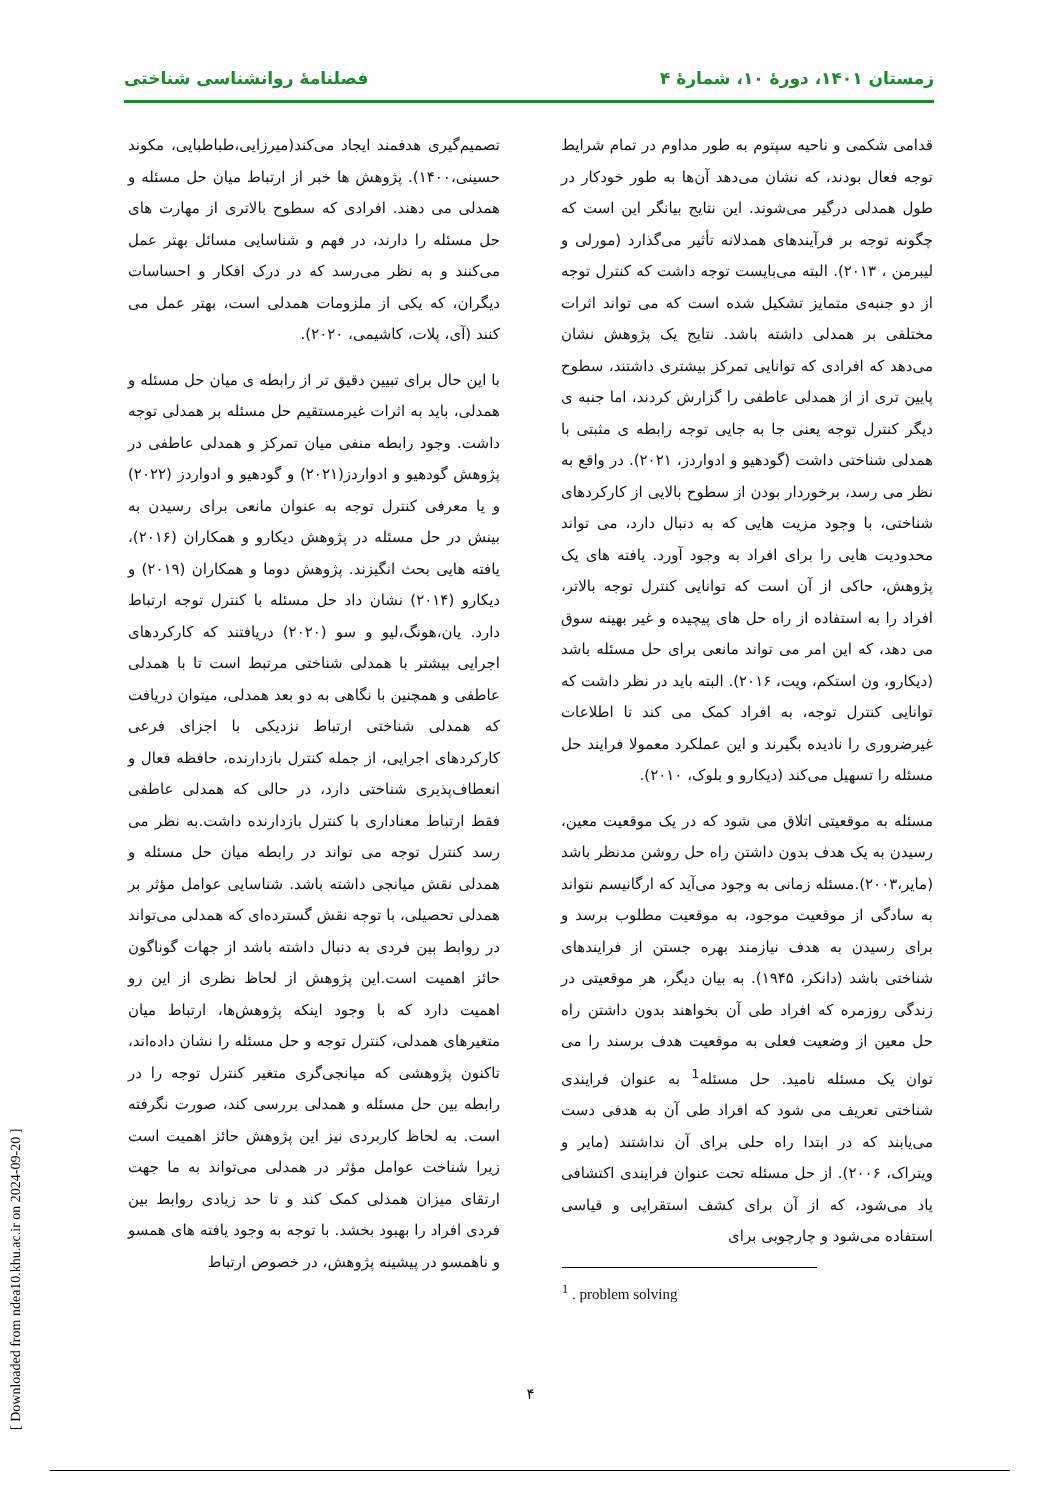زمستان ۱۴۰۱، دورۀ ۱۰، شمارۀ ۴ فصلنامۀ روانشناسی شناختی
قدامی شکمی و ناحیه سپتوم به طور مداوم در تمام شرایط توجه فعال بودند، که نشان می‌دهد آن‌ها به طور خودکار در طول همدلی درگیر می‌شوند. این نتایج بیانگر این است که چگونه توجه بر فرآیندهای همدلانه تأثیر می‌گذارد (مورلی و لیبرمن ، ۲۰۱۳). البته می‌بایست توجه داشت که کنترل توجه از دو جنبه‌ی متمایز تشکیل شده است که می تواند اثرات مختلفی بر همدلی داشته باشد. نتایج یک پژوهش نشان می‌دهد که افرادی که توانایی تمرکز بیشتری داشتند، سطوح پایین تری از از همدلی عاطفی را گزارش کردند، اما جنبه ی دیگر کنترل توجه یعنی جا به جایی توجه رابطه ی مثبتی با همدلی شناختی داشت (گودهیو و ادواردز، ۲۰۲۱). در واقع به نظر می رسد، برخوردار بودن از سطوح بالایی از کارکردهای شناختی، با وجود مزیت هایی که به دنبال دارد، می تواند محدودیت هایی را برای افراد به وجود آورد. یافته های یک پژوهش، حاکی از آن است که توانایی کنترل توجه بالاتر، افراد را به استفاده از راه حل های پیچیده و غیر بهینه سوق می دهد، که این امر می تواند مانعی برای حل مسئله باشد (دیکارو، ون استکم، ویت، ۲۰۱۶). البته باید در نظر داشت که توانایی کنترل توجه، به افراد کمک می کند تا اطلاعات غیرضروری را نادیده بگیرند و این عملکرد معمولا فرایند حل مسئله را تسهیل می‌کند (دیکارو و بلوک، ۲۰۱۰).
مسئله به موقعیتی اتلاق می شود که در یک موقعیت معین، رسیدن به یک هدف بدون داشتن راه حل روشن مدنظر باشد (مایر،۲۰۰۳).مسئله زمانی به وجود می‌آید که ارگانیسم نتواند به سادگی از موقعیت موجود، به موقعیت مطلوب برسد و برای رسیدن به هدف نیازمند بهره جستن از فرایندهای شناختی باشد (دانکر، ۱۹۴۵). به بیان دیگر، هر موقعیتی در زندگی روزمره که افراد طی آن بخواهند بدون داشتن راه حل معین از وضعیت فعلی به موقعیت هدف برسند را می توان یک مسئله نامید. حل مسئله<sup>1</sup> به عنوان فرایندی شناختی تعریف می شود که افراد طی آن به هدفی دست می‌یابند که در ابتدا راه حلی برای آن نداشتند (مایر و ویتراک، ۲۰۰۶). از حل مسئله تحت عنوان فرایندی اکتشافی یاد می‌شود، که از آن برای کشف استقرایی و قیاسی استفاده می‌شود و چارچوبی برای
<sup>1</sup> . problem solving
تصمیم‌گیری هدفمند ایجاد می‌کند(میرزایی،طباطبایی، مکوند حسینی،۱۴۰۰). پژوهش ها خبر از ارتباط میان حل مسئله و همدلی می دهند. افرادی که سطوح بالاتری از مهارت های حل مسئله را دارند، در فهم و شناسایی مسائل بهتر عمل می‌کنند و به نظر می‌رسد که در درک افکار و احساسات دیگران، که یکی از ملزومات همدلی است، بهتر عمل می کنند (آی، پلات، کاشیمی، ۲۰۲۰).
با این حال برای تبیین دقیق تر از رابطه ی میان حل مسئله و همدلی، باید به اثرات غیرمستقیم حل مسئله بر همدلی توجه داشت. وجود رابطه منفی میان تمرکز و همدلی عاطفی در پژوهش گودهیو و ادواردز(۲۰۲۱) و گودهیو و ادواردز (۲۰۲۲) و یا معرفی کنترل توجه به عنوان مانعی برای رسیدن به بینش در حل مسئله در پژوهش دیکارو و همکاران (۲۰۱۶)، یافته هایی بحث انگیزند. پژوهش دوما و همکاران (۲۰۱۹) و دیکارو (۲۰۱۴) نشان داد حل مسئله با کنترل توجه ارتباط دارد. یان،هونگ،لیو و سو (۲۰۲۰) دریافتند که کارکردهای اجرایی بیشتر با همدلی شناختی مرتبط است تا با همدلی عاطفی و همچنین با نگاهی به دو بعد همدلی، میتوان دریافت که همدلی شناختی ارتباط نزدیکی با اجزای فرعی کارکردهای اجرایی، از جمله کنترل بازدارنده، حافظه فعال و انعطاف‌پذیری شناختی دارد، در حالی که همدلی عاطفی فقط ارتباط معناداری با کنترل بازدارنده داشت.به نظر می رسد کنترل توجه می تواند در رابطه میان حل مسئله و همدلی نقش میانجی داشته باشد. شناسایی عوامل مؤثر بر همدلی تحصیلی، با توجه نقش گسترده‌ای که همدلی می‌تواند در روابط بین فردی به دنبال داشته باشد از جهات گوناگون حائز اهمیت است.این پژوهش از لحاظ نظری از این رو اهمیت دارد که با وجود اینکه پژوهش‌ها، ارتباط میان متغیرهای همدلی، کنترل توجه و حل مسئله را نشان داده‌اند، تاکنون پژوهشی که میانجی‌گری متغیر کنترل توجه را در رابطه بین حل مسئله و همدلی بررسی کند، صورت نگرفته است. به لحاظ کاربردی نیز این پژوهش حائز اهمیت است زیرا شناخت عوامل مؤثر در همدلی می‌تواند به ما جهت ارتقای میزان همدلی کمک کند و تا حد زیادی روابط بین فردی افراد را بهبود بخشد. با توجه به وجود یافته های همسو و ناهمسو در پیشینه پژوهش، در خصوص ارتباط
۴
[ Downloaded from ndea10.khu.ac.ir on 2024-09-20 ]